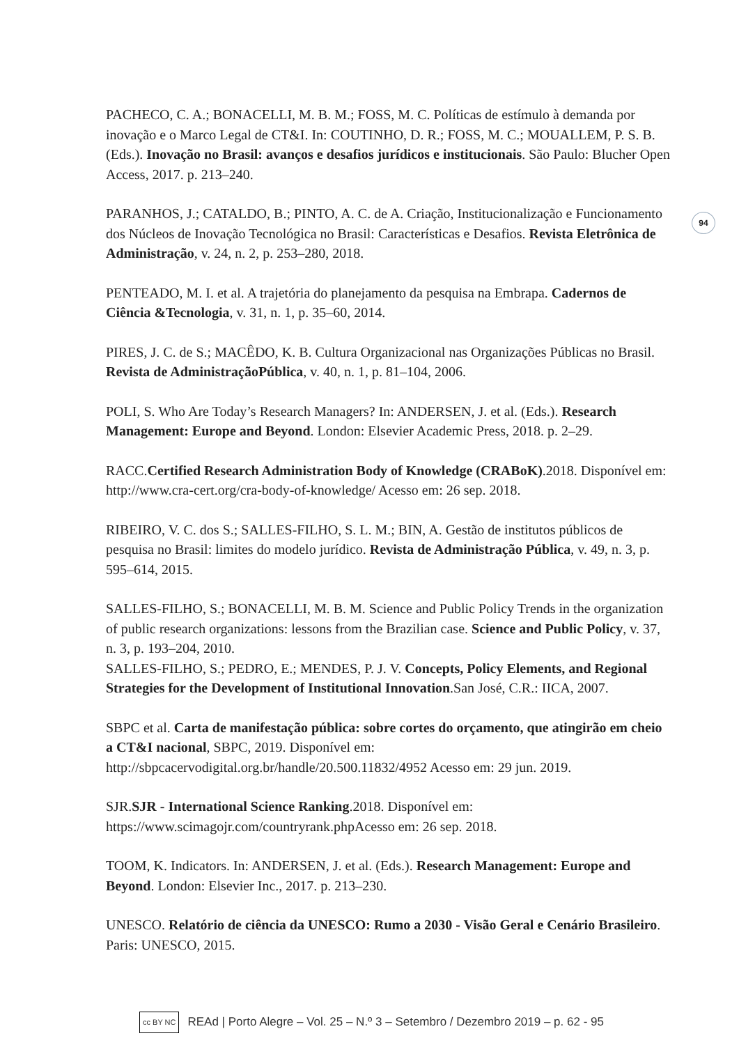94
PACHECO, C. A.; BONACELLI, M. B. M.; FOSS, M. C. Políticas de estímulo à demanda por inovação e o Marco Legal de CT&I. In: COUTINHO, D. R.; FOSS, M. C.; MOUALLEM, P. S. B. (Eds.). Inovação no Brasil: avanços e desafios jurídicos e institucionais. São Paulo: Blucher Open Access, 2017. p. 213–240.
PARANHOS, J.; CATALDO, B.; PINTO, A. C. de A. Criação, Institucionalização e Funcionamento dos Núcleos de Inovação Tecnológica no Brasil: Características e Desafios. Revista Eletrônica de Administração, v. 24, n. 2, p. 253–280, 2018.
PENTEADO, M. I. et al. A trajetória do planejamento da pesquisa na Embrapa. Cadernos de Ciência &Tecnologia, v. 31, n. 1, p. 35–60, 2014.
PIRES, J. C. de S.; MACÊDO, K. B. Cultura Organizacional nas Organizações Públicas no Brasil. Revista de AdministraçãoPública, v. 40, n. 1, p. 81–104, 2006.
POLI, S. Who Are Today’s Research Managers? In: ANDERSEN, J. et al. (Eds.). Research Management: Europe and Beyond. London: Elsevier Academic Press, 2018. p. 2–29.
RACC.Certified Research Administration Body of Knowledge (CRABoK).2018. Disponível em: http://www.cra-cert.org/cra-body-of-knowledge/ Acesso em: 26 sep. 2018.
RIBEIRO, V. C. dos S.; SALLES-FILHO, S. L. M.; BIN, A. Gestão de institutos públicos de pesquisa no Brasil: limites do modelo jurídico. Revista de Administração Pública, v. 49, n. 3, p. 595–614, 2015.
SALLES-FILHO, S.; BONACELLI, M. B. M. Science and Public Policy Trends in the organization of public research organizations: lessons from the Brazilian case. Science and Public Policy, v. 37, n. 3, p. 193–204, 2010.
SALLES-FILHO, S.; PEDRO, E.; MENDES, P. J. V. Concepts, Policy Elements, and Regional Strategies for the Development of Institutional Innovation.San José, C.R.: IICA, 2007.
SBPC et al. Carta de manifestação pública: sobre cortes do orçamento, que atingirão em cheio a CT&I nacional, SBPC, 2019. Disponível em: http://sbpcacervodigital.org.br/handle/20.500.11832/4952 Acesso em: 29 jun. 2019.
SJR.SJR - International Science Ranking.2018. Disponível em: https://www.scimagojr.com/countryrank.phpAcesso em: 26 sep. 2018.
TOOM, K. Indicators. In: ANDERSEN, J. et al. (Eds.). Research Management: Europe and Beyond. London: Elsevier Inc., 2017. p. 213–230.
UNESCO. Relatório de ciência da UNESCO: Rumo a 2030 - Visão Geral e Cenário Brasileiro. Paris: UNESCO, 2015.
cc BY NC REAd | Porto Alegre – Vol. 25 – N.º 3 – Setembro / Dezembro 2019 – p. 62 - 95